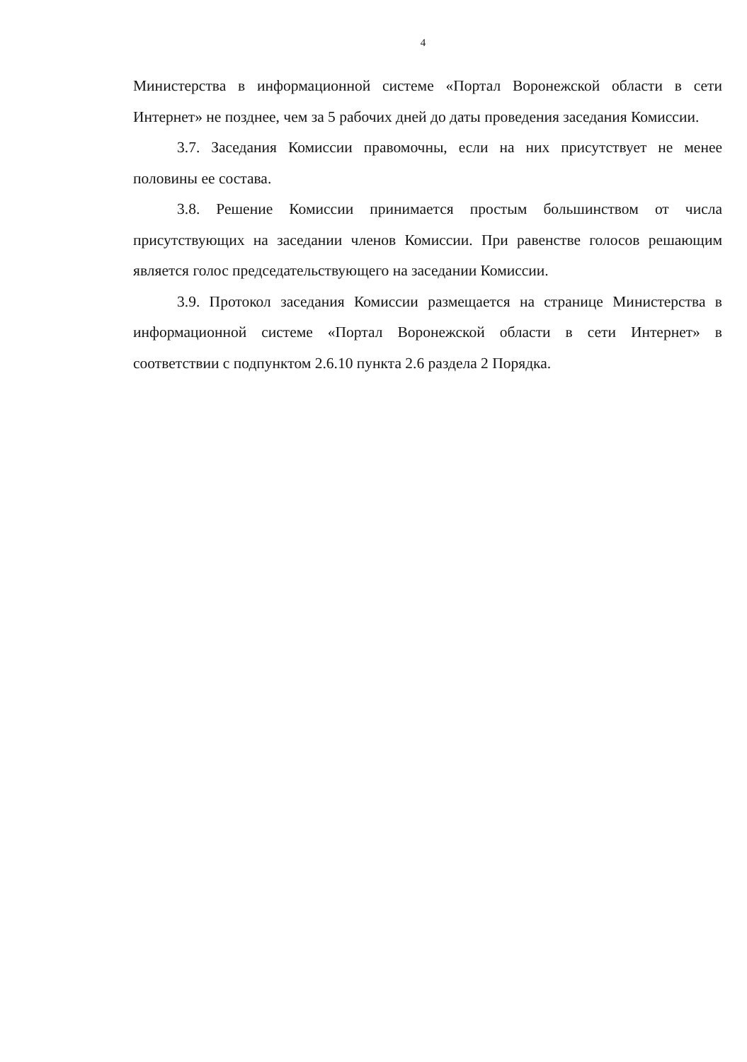4
Министерства в информационной системе «Портал Воронежской области в сети Интернет» не позднее, чем за 5 рабочих дней до даты проведения заседания Комиссии.
3.7. Заседания Комиссии правомочны, если на них присутствует не менее половины ее состава.
3.8. Решение Комиссии принимается простым большинством от числа присутствующих на заседании членов Комиссии. При равенстве голосов решающим является голос председательствующего на заседании Комиссии.
3.9. Протокол заседания Комиссии размещается на странице Министерства в информационной системе «Портал Воронежской области в сети Интернет» в соответствии с подпунктом 2.6.10 пункта 2.6 раздела 2 Порядка.